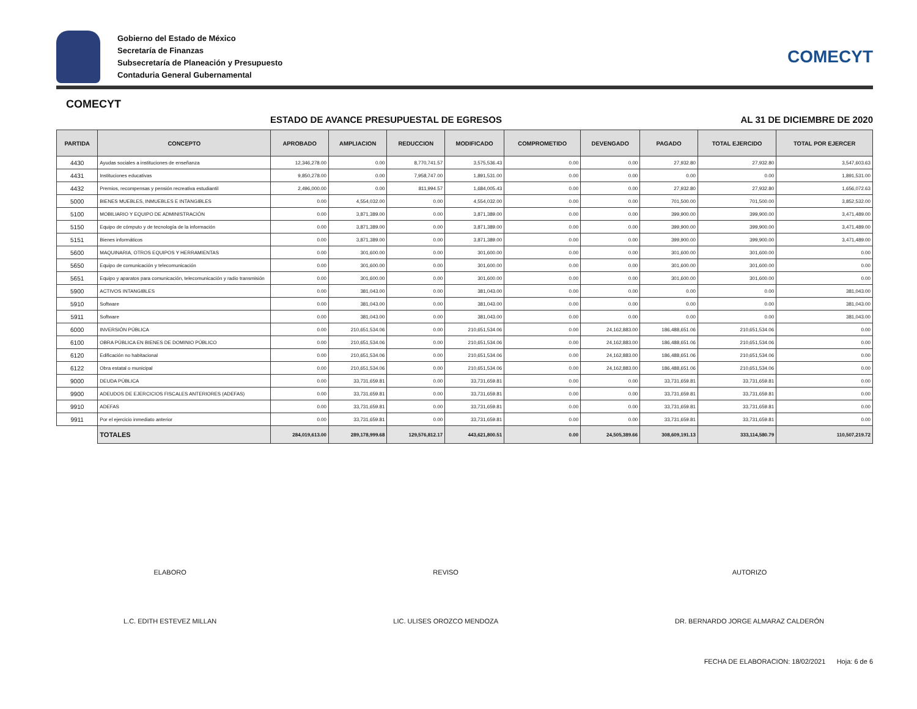Gobierno del Estado de México
Secretaría de Finanzas
Subsecretaría de Planeación y Presupuesto
Contaduria General Gubernamental
COMECYT
COMECYT
ESTADO DE AVANCE PRESUPUESTAL DE EGRESOS AL 31 DE DICIEMBRE DE 2020
| PARTIDA | CONCEPTO | APROBADO | AMPLIACION | REDUCCION | MODIFICADO | COMPROMETIDO | DEVENGADO | PAGADO | TOTAL EJERCIDO | TOTAL POR EJERCER |
| --- | --- | --- | --- | --- | --- | --- | --- | --- | --- | --- |
| 4430 | Ayudas sociales a instituciones de enseñanza | 12,346,278.00 | 0.00 | 8,770,741.57 | 3,575,536.43 | 0.00 | 0.00 | 27,932.80 | 27,932.80 | 3,547,603.63 |
| 4431 | Instituciones educativas | 9,850,278.00 | 0.00 | 7,958,747.00 | 1,891,531.00 | 0.00 | 0.00 | 0.00 | 0.00 | 1,891,531.00 |
| 4432 | Premios, recompensas y pensión recreativa estudiantil | 2,496,000.00 | 0.00 | 811,994.57 | 1,684,005.43 | 0.00 | 0.00 | 27,932.80 | 27,932.80 | 1,656,072.63 |
| 5000 | BIENES MUEBLES, INMUEBLES E INTANGIBLES | 0.00 | 4,554,032.00 | 0.00 | 4,554,032.00 | 0.00 | 0.00 | 701,500.00 | 701,500.00 | 3,852,532.00 |
| 5100 | MOBILIARIO Y EQUIPO DE ADMINISTRACIÓN | 0.00 | 3,871,389.00 | 0.00 | 3,871,389.00 | 0.00 | 0.00 | 399,900.00 | 399,900.00 | 3,471,489.00 |
| 5150 | Equipo de cómputo y de tecnología de la información | 0.00 | 3,871,389.00 | 0.00 | 3,871,389.00 | 0.00 | 0.00 | 399,900.00 | 399,900.00 | 3,471,489.00 |
| 5151 | Bienes informáticos | 0.00 | 3,871,389.00 | 0.00 | 3,871,389.00 | 0.00 | 0.00 | 399,900.00 | 399,900.00 | 3,471,489.00 |
| 5600 | MAQUINARIA, OTROS EQUIPOS Y HERRAMIENTAS | 0.00 | 301,600.00 | 0.00 | 301,600.00 | 0.00 | 0.00 | 301,600.00 | 301,600.00 | 0.00 |
| 5650 | Equipo de comunicación y telecomunicación | 0.00 | 301,600.00 | 0.00 | 301,600.00 | 0.00 | 0.00 | 301,600.00 | 301,600.00 | 0.00 |
| 5651 | Equipo y aparatos para comunicación, telecomunicación y radio transmisión | 0.00 | 301,600.00 | 0.00 | 301,600.00 | 0.00 | 0.00 | 301,600.00 | 301,600.00 | 0.00 |
| 5900 | ACTIVOS INTANGIBLES | 0.00 | 381,043.00 | 0.00 | 381,043.00 | 0.00 | 0.00 | 0.00 | 0.00 | 381,043.00 |
| 5910 | Software | 0.00 | 381,043.00 | 0.00 | 381,043.00 | 0.00 | 0.00 | 0.00 | 0.00 | 381,043.00 |
| 5911 | Software | 0.00 | 381,043.00 | 0.00 | 381,043.00 | 0.00 | 0.00 | 0.00 | 0.00 | 381,043.00 |
| 6000 | INVERSIÓN PÚBLICA | 0.00 | 210,651,534.06 | 0.00 | 210,651,534.06 | 0.00 | 24,162,883.00 | 186,488,651.06 | 210,651,534.06 | 0.00 |
| 6100 | OBRA PÚBLICA EN BIENES DE DOMINIO PÚBLICO | 0.00 | 210,651,534.06 | 0.00 | 210,651,534.06 | 0.00 | 24,162,883.00 | 186,488,651.06 | 210,651,534.06 | 0.00 |
| 6120 | Edificación no habitacional | 0.00 | 210,651,534.06 | 0.00 | 210,651,534.06 | 0.00 | 24,162,883.00 | 186,488,651.06 | 210,651,534.06 | 0.00 |
| 6122 | Obra estatal o municipal | 0.00 | 210,651,534.06 | 0.00 | 210,651,534.06 | 0.00 | 24,162,883.00 | 186,488,651.06 | 210,651,534.06 | 0.00 |
| 9000 | DEUDA PÚBLICA | 0.00 | 33,731,659.81 | 0.00 | 33,731,659.81 | 0.00 | 0.00 | 33,731,659.81 | 33,731,659.81 | 0.00 |
| 9900 | ADEUDOS DE EJERCICIOS FISCALES ANTERIORES (ADEFAS) | 0.00 | 33,731,659.81 | 0.00 | 33,731,659.81 | 0.00 | 0.00 | 33,731,659.81 | 33,731,659.81 | 0.00 |
| 9910 | ADEFAS | 0.00 | 33,731,659.81 | 0.00 | 33,731,659.81 | 0.00 | 0.00 | 33,731,659.81 | 33,731,659.81 | 0.00 |
| 9911 | Por el ejercicio inmediato anterior | 0.00 | 33,731,659.81 | 0.00 | 33,731,659.81 | 0.00 | 0.00 | 33,731,659.81 | 33,731,659.81 | 0.00 |
| | TOTALES | 284,019,613.00 | 289,178,999.68 | 129,576,812.17 | 443,621,800.51 | 0.00 | 24,505,389.66 | 308,609,191.13 | 333,114,580.79 | 110,507,219.72 |
ELABORO
L.C. EDITH ESTEVEZ MILLAN
REVISO
LIC. ULISES OROZCO MENDOZA
AUTORIZO
DR. BERNARDO JORGE ALMARAZ CALDERÓN
FECHA DE ELABORACION: 18/02/2021 Hoja: 6 de 6